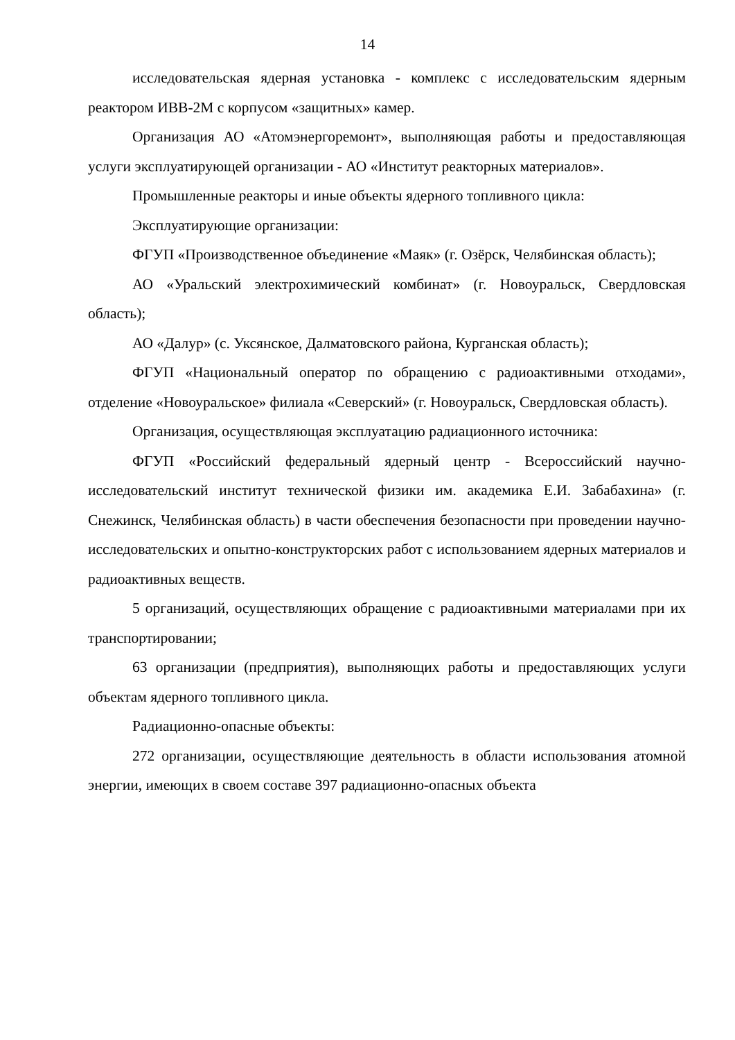14
исследовательская ядерная установка - комплекс с исследовательским ядерным реактором ИВВ-2М с корпусом «защитных» камер.
Организация АО «Атомэнергоремонт», выполняющая работы и предоставляющая услуги эксплуатирующей организации - АО «Институт реакторных материалов».
Промышленные реакторы и иные объекты ядерного топливного цикла:
Эксплуатирующие организации:
ФГУП «Производственное объединение «Маяк» (г. Озёрск, Челябинская область);
АО «Уральский электрохимический комбинат» (г. Новоуральск, Свердловская область);
АО «Далур» (с. Уксянское, Далматовского района, Курганская область);
ФГУП «Национальный оператор по обращению с радиоактивными отходами», отделение «Новоуральское» филиала «Северский» (г. Новоуральск, Свердловская область).
Организация, осуществляющая эксплуатацию радиационного источника:
ФГУП «Российский федеральный ядерный центр - Всероссийский научно-исследовательский институт технической физики им. академика Е.И. Забабахина» (г. Снежинск, Челябинская область) в части обеспечения безопасности при проведении научно-исследовательских и опытно-конструкторских работ с использованием ядерных материалов и радиоактивных веществ.
5 организаций, осуществляющих обращение с радиоактивными материалами при их транспортировании;
63 организации (предприятия), выполняющих работы и предоставляющих услуги объектам ядерного топливного цикла.
Радиационно-опасные объекты:
272 организации, осуществляющие деятельность в области использования атомной энергии, имеющих в своем составе 397 радиационно-опасных объекта